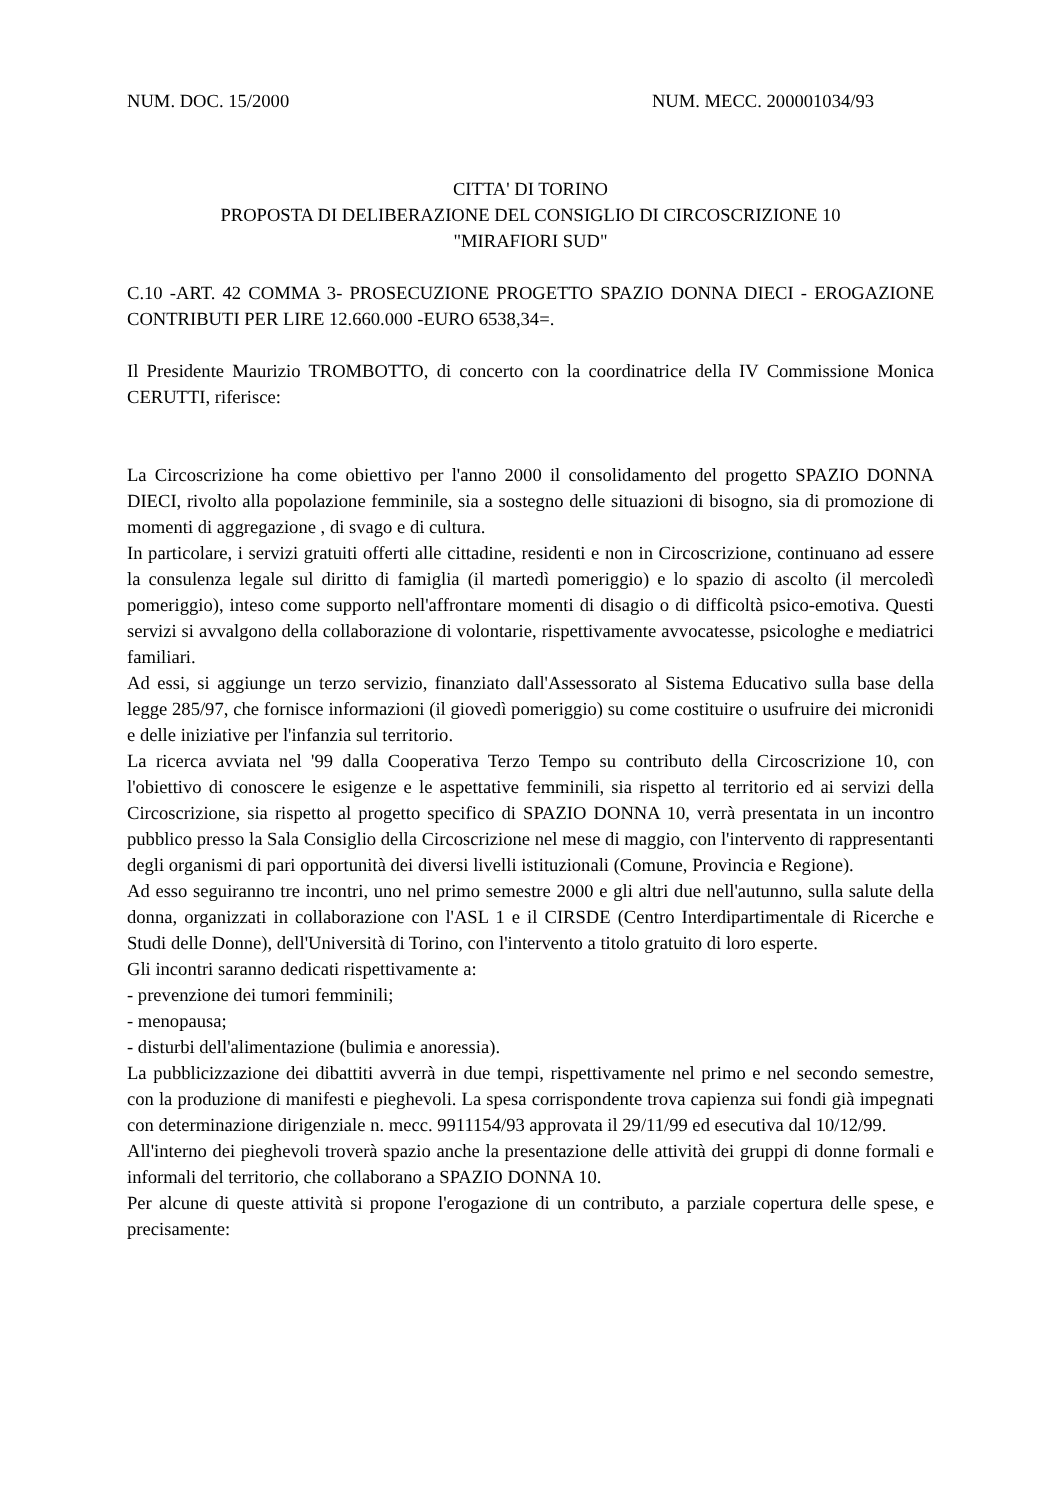NUM. DOC. 15/2000 NUM. MECC. 200001034/93
CITTA' DI TORINO
PROPOSTA DI DELIBERAZIONE DEL CONSIGLIO DI CIRCOSCRIZIONE 10
"MIRAFIORI SUD"
C.10 -ART. 42 COMMA 3- PROSECUZIONE PROGETTO SPAZIO DONNA DIECI - EROGAZIONE CONTRIBUTI PER LIRE 12.660.000 -EURO 6538,34=.
Il Presidente Maurizio TROMBOTTO, di concerto con la coordinatrice della IV Commissione Monica CERUTTI, riferisce:
La Circoscrizione ha come obiettivo per l'anno 2000 il consolidamento del progetto SPAZIO DONNA DIECI, rivolto alla popolazione femminile, sia a sostegno delle situazioni di bisogno, sia di promozione di momenti di aggregazione , di svago e di cultura.
In particolare, i servizi gratuiti offerti alle cittadine, residenti e non in Circoscrizione, continuano ad essere la consulenza legale sul diritto di famiglia (il martedì pomeriggio) e lo spazio di ascolto (il mercoledì pomeriggio), inteso come supporto nell'affrontare momenti di disagio o di difficoltà psico-emotiva. Questi servizi si avvalgono della collaborazione di volontarie, rispettivamente avvocatesse, psicologhe e mediatrici familiari.
Ad essi, si aggiunge un terzo servizio, finanziato dall'Assessorato al Sistema Educativo sulla base della legge 285/97, che fornisce informazioni (il giovedì pomeriggio) su come costituire o usufruire dei micronidi e delle iniziative per l'infanzia sul territorio.
La ricerca avviata nel '99 dalla Cooperativa Terzo Tempo su contributo della Circoscrizione 10, con l'obiettivo di conoscere le esigenze e le aspettative femminili, sia rispetto al territorio ed ai servizi della Circoscrizione, sia rispetto al progetto specifico di SPAZIO DONNA 10, verrà presentata in un incontro pubblico presso la Sala Consiglio della Circoscrizione nel mese di maggio, con l'intervento di rappresentanti degli organismi di pari opportunità dei diversi livelli istituzionali (Comune, Provincia e Regione).
Ad esso seguiranno tre incontri, uno nel primo semestre 2000 e gli altri due nell'autunno, sulla salute della donna, organizzati in collaborazione con l'ASL 1 e il CIRSDE (Centro Interdipartimentale di Ricerche e Studi delle Donne), dell'Università di Torino, con l'intervento a titolo gratuito di loro esperte.
Gli incontri saranno dedicati rispettivamente a:
- prevenzione dei tumori femminili;
- menopausa;
- disturbi dell'alimentazione (bulimia e anoressia).
La pubblicizzazione dei dibattiti avverrà in due tempi, rispettivamente nel primo e nel secondo semestre, con la produzione di manifesti e pieghevoli. La spesa corrispondente trova capienza sui fondi già impegnati con determinazione dirigenziale n. mecc. 9911154/93 approvata il 29/11/99 ed esecutiva dal 10/12/99.
All'interno dei pieghevoli troverà spazio anche la presentazione delle attività dei gruppi di donne formali e informali del territorio, che collaborano a SPAZIO DONNA 10.
Per alcune di queste attività si propone l'erogazione di un contributo, a parziale copertura delle spese, e precisamente: